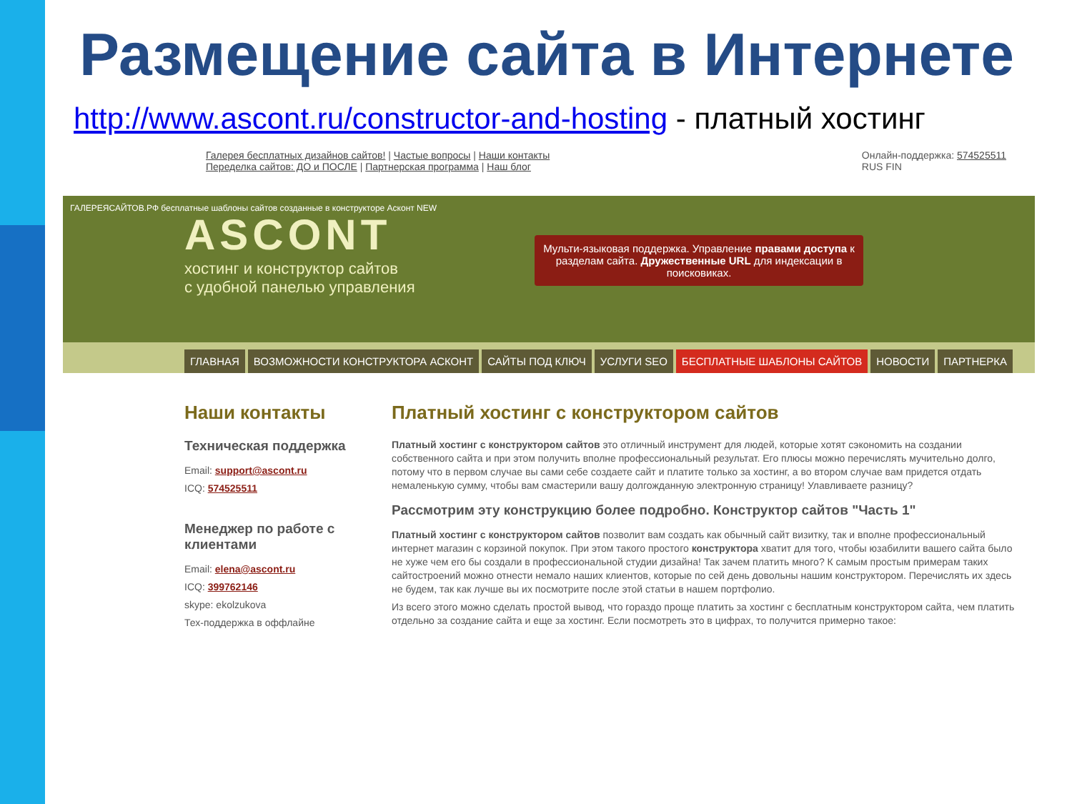Размещение сайта в Интернете
http://www.ascont.ru/constructor-and-hosting - платный хостинг
Галерея бесплатных дизайнов сайтов! | Частые вопросы | Наши контакты
Переделка сайтов: ДО и ПОСЛЕ | Партнерская программа | Наш блог
Онлайн-поддержка: 574525511
RUS FIN
ГАЛЕРЕЯСАЙТОВ.РФ бесплатные шаблоны сайтов созданные в конструкторе Асконт NEW
ASCONT
хостинг и конструктор сайтов
с удобной панелью управления
Мульти-языковая поддержка. Управление правами доступа к разделам сайта. Дружественные URL для индексации в поисковиках.
ГЛАВНАЯ ВОЗМОЖНОСТИ КОНСТРУКТОРА АСКОНТ САЙТЫ ПОД КЛЮЧ УСЛУГИ SEO БЕСПЛАТНЫЕ ШАБЛОНЫ САЙТОВ НОВОСТИ ПАРТНЕРКА
Наши контакты
Техническая поддержка
Email: support@ascont.ru
ICQ: 574525511
Менеджер по работе с клиентами
Email: elena@ascont.ru
ICQ: 399762146
skype: ekolzukova
Тех-поддержка в оффлайне
Платный хостинг с конструктором сайтов
Платный хостинг с конструктором сайтов это отличный инструмент для людей, которые хотят сэкономить на создании собственного сайта и при этом получить вполне профессиональный результат. Его плюсы можно перечислять мучительно долго, потому что в первом случае вы сами себе создаете сайт и платите только за хостинг, а во втором случае вам придется отдать немаленькую сумму, чтобы вам смастерили вашу долгожданную электронную страницу! Улавливаете разницу?
Рассмотрим эту конструкцию более подробно. Конструктор сайтов "Часть 1"
Платный хостинг с конструктором сайтов позволит вам создать как обычный сайт визитку, так и вполне профессиональный интернет магазин с корзиной покупок. При этом такого простого конструктора хватит для того, чтобы юзабилити вашего сайта было не хуже чем его бы создали в профессиональной студии дизайна! Так зачем платить много? К самым простым примерам таких сайтостроений можно отнести немало наших клиентов, которые по сей день довольны нашим конструктором. Перечислять их здесь не будем, так как лучше вы их посмотрите после этой статьи в нашем портфолио.
Из всего этого можно сделать простой вывод, что гораздо проще платить за хостинг с бесплатным конструктором сайта, чем платить отдельно за создание сайта и еще за хостинг. Если посмотреть это в цифрах, то получится примерно такое: